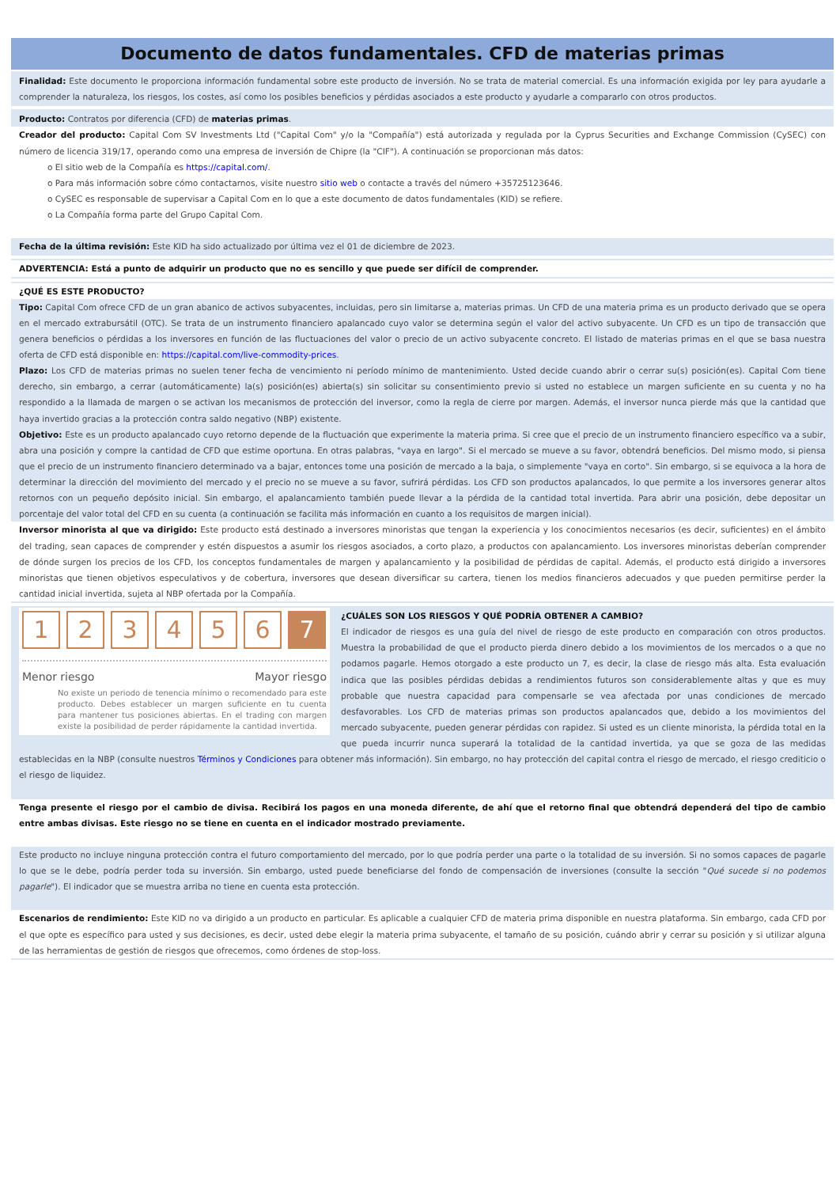Documento de datos fundamentales. CFD de materias primas
Finalidad: Este documento le proporciona información fundamental sobre este producto de inversión. No se trata de material comercial. Es una información exigida por ley para ayudarle a comprender la naturaleza, los riesgos, los costes, así como los posibles beneficios y pérdidas asociados a este producto y ayudarle a compararlo con otros productos.
Producto: Contratos por diferencia (CFD) de materias primas.
Creador del producto: Capital Com SV Investments Ltd ("Capital Com" y/o la "Compañía") está autorizada y regulada por la Cyprus Securities and Exchange Commission (CySEC) con número de licencia 319/17, operando como una empresa de inversión de Chipre (la "CIF"). A continuación se proporcionan más datos:
o El sitio web de la Compañía es https://capital.com/.
o Para más información sobre cómo contactarnos, visite nuestro sitio web o contacte a través del número +35725123646.
o CySEC es responsable de supervisar a Capital Com en lo que a este documento de datos fundamentales (KID) se refiere.
o La Compañía forma parte del Grupo Capital Com.
Fecha de la última revisión: Este KID ha sido actualizado por última vez el 01 de diciembre de 2023.
ADVERTENCIA: Está a punto de adquirir un producto que no es sencillo y que puede ser difícil de comprender.
¿QUÉ ES ESTE PRODUCTO?
Tipo: Capital Com ofrece CFD de un gran abanico de activos subyacentes, incluidas, pero sin limitarse a, materias primas. Un CFD de una materia prima es un producto derivado que se opera en el mercado extrabursátil (OTC). Se trata de un instrumento financiero apalancado cuyo valor se determina según el valor del activo subyacente. Un CFD es un tipo de transacción que genera beneficios o pérdidas a los inversores en función de las fluctuaciones del valor o precio de un activo subyacente concreto. El listado de materias primas en el que se basa nuestra oferta de CFD está disponible en: https://capital.com/live-commodity-prices.
Plazo: Los CFD de materias primas no suelen tener fecha de vencimiento ni período mínimo de mantenimiento. Usted decide cuando abrir o cerrar su(s) posición(es). Capital Com tiene derecho, sin embargo, a cerrar (automáticamente) la(s) posición(es) abierta(s) sin solicitar su consentimiento previo si usted no establece un margen suficiente en su cuenta y no ha respondido a la llamada de margen o se activan los mecanismos de protección del inversor, como la regla de cierre por margen. Además, el inversor nunca pierde más que la cantidad que haya invertido gracias a la protección contra saldo negativo (NBP) existente.
Objetivo: Este es un producto apalancado cuyo retorno depende de la fluctuación que experimente la materia prima. Si cree que el precio de un instrumento financiero específico va a subir, abra una posición y compre la cantidad de CFD que estime oportuna. En otras palabras, "vaya en largo". Si el mercado se mueve a su favor, obtendrá beneficios. Del mismo modo, si piensa que el precio de un instrumento financiero determinado va a bajar, entonces tome una posición de mercado a la baja, o simplemente "vaya en corto". Sin embargo, si se equivoca a la hora de determinar la dirección del movimiento del mercado y el precio no se mueve a su favor, sufrirá pérdidas. Los CFD son productos apalancados, lo que permite a los inversores generar altos retornos con un pequeño depósito inicial. Sin embargo, el apalancamiento también puede llevar a la pérdida de la cantidad total invertida. Para abrir una posición, debe depositar un porcentaje del valor total del CFD en su cuenta (a continuación se facilita más información en cuanto a los requisitos de margen inicial).
Inversor minorista al que va dirigido: Este producto está destinado a inversores minoristas que tengan la experiencia y los conocimientos necesarios (es decir, suficientes) en el ámbito del trading, sean capaces de comprender y estén dispuestos a asumir los riesgos asociados, a corto plazo, a productos con apalancamiento. Los inversores minoristas deberían comprender de dónde surgen los precios de los CFD, los conceptos fundamentales de margen y apalancamiento y la posibilidad de pérdidas de capital. Además, el producto está dirigido a inversores minoristas que tienen objetivos especulativos y de cobertura, inversores que desean diversificar su cartera, tienen los medios financieros adecuados y que pueden permitirse perder la cantidad inicial invertida, sujeta al NBP ofertada por la Compañía.
123456 7
Menor riesgo Mayor riesgo
No existe un periodo de tenencia mínimo o recomendado para este producto. Debes establecer un margen suficiente en tu cuenta para mantener tus posiciones abiertas. En el trading con margen existe la posibilidad de perder rápidamente la cantidad invertida.
¿CUÁLES SON LOS RIESGOS Y QUÉ PODRÍA OBTENER A CAMBIO?
El indicador de riesgos es una guía del nivel de riesgo de este producto en comparación con otros productos. Muestra la probabilidad de que el producto pierda dinero debido a los movimientos de los mercados o a que no podamos pagarle. Hemos otorgado a este producto un 7, es decir, la clase de riesgo más alta. Esta evaluación indica que las posibles pérdidas debidas a rendimientos futuros son considerablemente altas y que es muy probable que nuestra capacidad para compensarle se vea afectada por unas condiciones de mercado desfavorables. Los CFD de materias primas son productos apalancados que, debido a los movimientos del mercado subyacente, pueden generar pérdidas con rapidez. Si usted es un cliente minorista, la pérdida total en la que pueda incurrir nunca superará la totalidad de la cantidad invertida, ya que se goza de las medidas establecidas en la NBP (consulte nuestros Términos y Condiciones para obtener más información). Sin embargo, no hay protección del capital contra el riesgo de mercado, el riesgo crediticio o el riesgo de liquidez.
Tenga presente el riesgo por el cambio de divisa. Recibirá los pagos en una moneda diferente, de ahí que el retorno final que obtendrá dependerá del tipo de cambio entre ambas divisas. Este riesgo no se tiene en cuenta en el indicador mostrado previamente.
Este producto no incluye ninguna protección contra el futuro comportamiento del mercado, por lo que podría perder una parte o la totalidad de su inversión. Si no somos capaces de pagarle lo que se le debe, podría perder toda su inversión. Sin embargo, usted puede beneficiarse del fondo de compensación de inversiones (consulte la sección "Qué sucede si no podemos pagarle"). El indicador que se muestra arriba no tiene en cuenta esta protección.
Escenarios de rendimiento: Este KID no va dirigido a un producto en particular. Es aplicable a cualquier CFD de materia prima disponible en nuestra plataforma. Sin embargo, cada CFD por el que opte es específico para usted y sus decisiones, es decir, usted debe elegir la materia prima subyacente, el tamaño de su posición, cuándo abrir y cerrar su posición y si utilizar alguna de las herramientas de gestión de riesgos que ofrecemos, como órdenes de stop-loss.